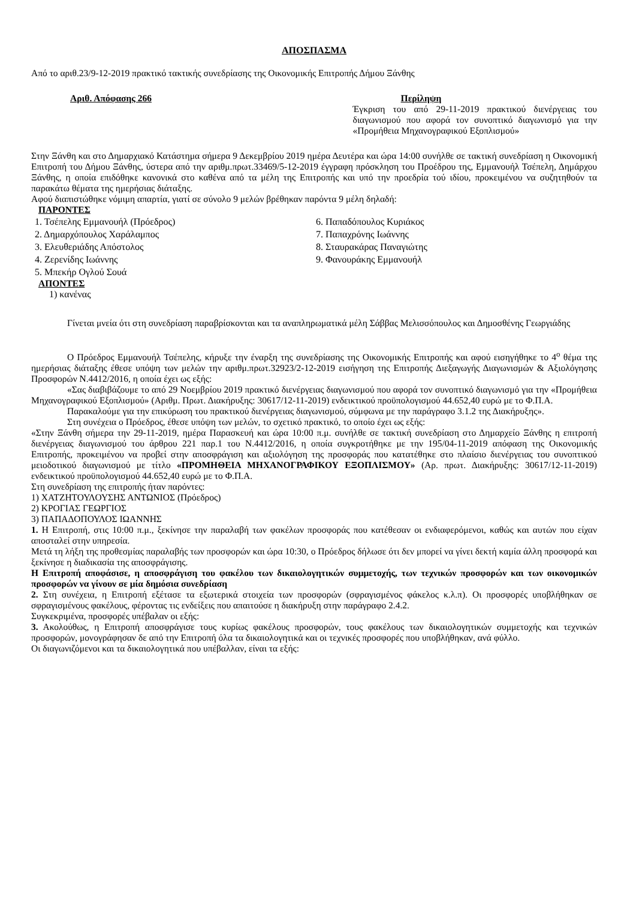ΑΠΟΣΠΑΣΜΑ
Από το αριθ.23/9-12-2019 πρακτικό τακτικής συνεδρίασης της Οικονομικής Επιτροπής Δήμου Ξάνθης
Αριθ. Απόφασης 266 Περίληψη
Έγκριση του από 29-11-2019 πρακτικού διενέργειας του διαγωνισμού που αφορά τον συνοπτικό διαγωνισμό για την «Προμήθεια Μηχανογραφικού Εξοπλισμού»
Στην Ξάνθη και στο Δημαρχιακό Κατάστημα σήμερα 9 Δεκεμβρίου 2019 ημέρα Δευτέρα και ώρα 14:00 συνήλθε σε τακτική συνεδρίαση η Οικονομική Επιτροπή του Δήμου Ξάνθης, ύστερα από την αριθμ.πρωτ.33469/5-12-2019 έγγραφη πρόσκληση του Προέδρου της, Εμμανουήλ Τσέπελη, Δημάρχου Ξάνθης, η οποία επιδόθηκε κανονικά στο καθένα από τα μέλη της Επιτροπής και υπό την προεδρία τού ιδίου, προκειμένου να συζητηθούν τα παρακάτω θέματα της ημερήσιας διάταξης.
Αφού διαπιστώθηκε νόμιμη απαρτία, γιατί σε σύνολο 9 μελών βρέθηκαν παρόντα 9 μέλη δηλαδή:
ΠΑΡΟΝΤΕΣ
1. Τσέπελης Εμμανουήλ (Πρόεδρος)
2. Δημαρχόπουλος Χαράλαμπος
3. Ελευθεριάδης Απόστολος
4. Ζερενίδης Ιωάννης
5. Μπεκήρ Ογλού Σουά
6. Παπαδόπουλος Κυριάκος
7. Παπαχρόνης Ιωάννης
8. Σταυρακάρας Παναγιώτης
9. Φανουράκης Εμμανουήλ
ΑΠΟΝΤΕΣ
1) κανένας
Γίνεται μνεία ότι στη συνεδρίαση παραβρίσκονται και τα αναπληρωματικά μέλη Σάββας Μελισσόπουλος και Δημοσθένης Γεωργιάδης
Ο Πρόεδρος Εμμανουήλ Τσέπελης, κήρυξε την έναρξη της συνεδρίασης της Οικονομικής Επιτροπής και αφού εισηγήθηκε το 4<sup>ο</sup> θέμα της ημερήσιας διάταξης έθεσε υπόψη των μελών την αριθμ.πρωτ.32923/2-12-2019 εισήγηση της Επιτροπής Διεξαγωγής Διαγωνισμών & Αξιολόγησης Προσφορών Ν.4412/2016, η οποία έχει ως εξής:
«Σας διαβιβάζουμε το από 29 Νοεμβρίου 2019 πρακτικό διενέργειας διαγωνισμού που αφορά τον συνοπτικό διαγωνισμό για την «Προμήθεια Μηχανογραφικού Εξοπλισμού» (Αριθμ. Πρωτ. Διακήρυξης: 30617/12-11-2019) ενδεικτικού προϋπολογισμού 44.652,40 ευρώ με το Φ.Π.Α.
Παρακαλούμε για την επικύρωση του πρακτικού διενέργειας διαγωνισμού, σύμφωνα με την παράγραφο 3.1.2 της Διακήρυξης».
Στη συνέχεια ο Πρόεδρος, έθεσε υπόψη των μελών, το σχετικό πρακτικό, το οποίο έχει ως εξής:
«Στην Ξάνθη σήμερα την 29-11-2019, ημέρα Παρασκευή και ώρα 10:00 π.μ. συνήλθε σε τακτική συνεδρίαση στο Δημαρχείο Ξάνθης η επιτροπή διενέργειας διαγωνισμού του άρθρου 221 παρ.1 του Ν.4412/2016, η οποία συγκροτήθηκε με την 195/04-11-2019 απόφαση της Οικονομικής Επιτροπής, προκειμένου να προβεί στην αποσφράγιση και αξιολόγηση της προσφοράς που κατατέθηκε στο πλαίσιο διενέργειας του συνοπτικού μειοδοτικού διαγωνισμού με τίτλο «ΠΡΟΜΗΘΕΙΑ ΜΗΧΑΝΟΓΡΑΦΙΚΟΥ ΕΞΟΠΛΙΣΜΟΥ» (Αρ. πρωτ. Διακήρυξης: 30617/12-11-2019) ενδεικτικού προϋπολογισμού 44.652,40 ευρώ με το Φ.Π.Α.
Στη συνεδρίαση της επιτροπής ήταν παρόντες:
1) ΧΑΤΖΗΤΟΥΛΟΥΣΗΣ ΑΝΤΩΝΙΟΣ (Πρόεδρος)
2) ΚΡΟΓΙΑΣ ΓΕΩΡΓΙΟΣ
3) ΠΑΠΑΔΟΠΟΥΛΟΣ ΙΩΑΝΝΗΣ
1. Η Επιτροπή, στις 10:00 π.μ., ξεκίνησε την παραλαβή των φακέλων προσφοράς που κατέθεσαν οι ενδιαφερόμενοι, καθώς και αυτών που είχαν αποσταλεί στην υπηρεσία.
Μετά τη λήξη της προθεσμίας παραλαβής των προσφορών και ώρα 10:30, ο Πρόεδρος δήλωσε ότι δεν μπορεί να γίνει δεκτή καμία άλλη προσφορά και ξεκίνησε η διαδικασία της αποσφράγισης.
Η Επιτροπή αποφάσισε, η αποσφράγιση του φακέλου των δικαιολογητικών συμμετοχής, των τεχνικών προσφορών και των οικονομικών προσφορών να γίνουν σε μία δημόσια συνεδρίαση
2. Στη συνέχεια, η Επιτροπή εξέτασε τα εξωτερικά στοιχεία των προσφορών (σφραγισμένος φάκελος κ.λ.π). Οι προσφορές υποβλήθηκαν σε σφραγισμένους φακέλους, φέροντας τις ενδείξεις που απαιτούσε η διακήρυξη στην παράγραφο 2.4.2.
Συγκεκριμένα, προσφορές υπέβαλαν οι εξής:
3. Ακολούθως, η Επιτροπή αποσφράγισε τους κυρίως φακέλους προσφορών, τους φακέλους των δικαιολογητικών συμμετοχής και τεχνικών προσφορών, μονογράφησαν δε από την Επιτροπή όλα τα δικαιολογητικά και οι τεχνικές προσφορές που υποβλήθηκαν, ανά φύλλο.
Οι διαγωνιζόμενοι και τα δικαιολογητικά που υπέβαλλαν, είναι τα εξής: